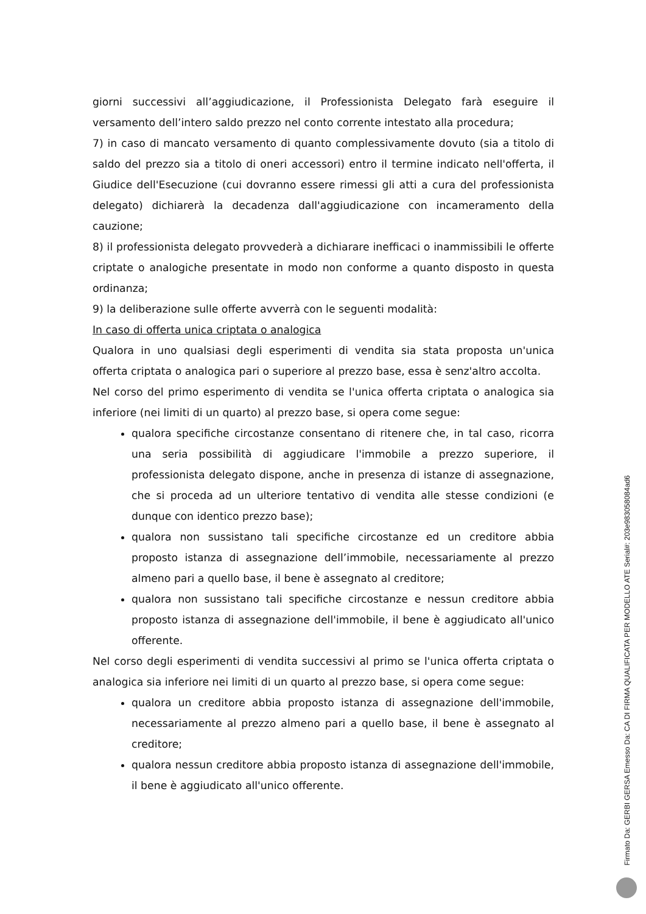giorni successivi all’aggiudicazione, il Professionista Delegato farà eseguire il versamento dell’intero saldo prezzo nel conto corrente intestato alla procedura;
7) in caso di mancato versamento di quanto complessivamente dovuto (sia a titolo di saldo del prezzo sia a titolo di oneri accessori) entro il termine indicato nell'offerta, il Giudice dell'Esecuzione (cui dovranno essere rimessi gli atti a cura del professionista delegato) dichiarerà la decadenza dall'aggiudicazione con incameramento della cauzione;
8) il professionista delegato provvederà a dichiarare inefficaci o inammissibili le offerte criptate o analogiche presentate in modo non conforme a quanto disposto in questa ordinanza;
9) la deliberazione sulle offerte avverrà con le seguenti modalità:
In caso di offerta unica criptata o analogica
Qualora in uno qualsiasi degli esperimenti di vendita sia stata proposta un'unica offerta criptata o analogica pari o superiore al prezzo base, essa è senz'altro accolta.
Nel corso del primo esperimento di vendita se l'unica offerta criptata o analogica sia inferiore (nei limiti di un quarto) al prezzo base, si opera come segue:
qualora specifiche circostanze consentano di ritenere che, in tal caso, ricorra una seria possibilità di aggiudicare l'immobile a prezzo superiore, il professionista delegato dispone, anche in presenza di istanze di assegnazione, che si proceda ad un ulteriore tentativo di vendita alle stesse condizioni (e dunque con identico prezzo base);
qualora non sussistano tali specifiche circostanze ed un creditore abbia proposto istanza di assegnazione dell’immobile, necessariamente al prezzo almeno pari a quello base, il bene è assegnato al creditore;
qualora non sussistano tali specifiche circostanze e nessun creditore abbia proposto istanza di assegnazione dell'immobile, il bene è aggiudicato all'unico offerente.
Nel corso degli esperimenti di vendita successivi al primo se l'unica offerta criptata o analogica sia inferiore nei limiti di un quarto al prezzo base, si opera come segue:
qualora un creditore abbia proposto istanza di assegnazione dell'immobile, necessariamente al prezzo almeno pari a quello base, il bene è assegnato al creditore;
qualora nessun creditore abbia proposto istanza di assegnazione dell'immobile, il bene è aggiudicato all'unico offerente.
Firmato Da: GERBI GERSA Emesso Da: CA DI FIRMA QUALIFICATA PER MODELLO ATE Serial#: 203e983058084ad6